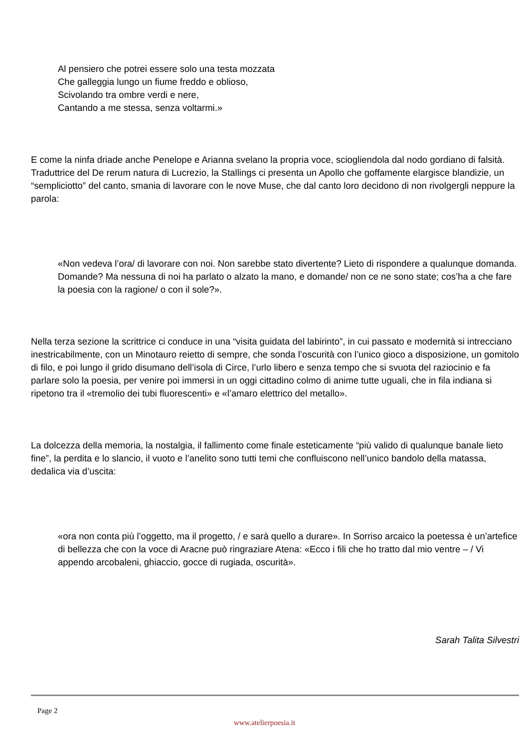Al pensiero che potrei essere solo una testa mozzata
Che galleggia lungo un fiume freddo e oblioso,
Scivolando tra ombre verdi e nere,
Cantando a me stessa, senza voltarmi.»
E come la ninfa driade anche Penelope e Arianna svelano la propria voce, sciogliendola dal nodo gordiano di falsità. Traduttrice del De rerum natura di Lucrezio, la Stallings ci presenta un Apollo che goffamente elargisce blandizie, un “sempliciotto” del canto, smania di lavorare con le nove Muse, che dal canto loro decidono di non rivolgergli neppure la parola:
«Non vedeva l’ora/ di lavorare con noi. Non sarebbe stato divertente? Lieto di rispondere a qualunque domanda. Domande? Ma nessuna di noi ha parlato o alzato la mano, e domande/ non ce ne sono state; cos’ha a che fare la poesia con la ragione/ o con il sole?».
Nella terza sezione la scrittrice ci conduce in una “visita guidata del labirinto”, in cui passato e modernità si intrecciano inestricabilmente, con un Minotauro reietto di sempre, che sonda l’oscurità con l’unico gioco a disposizione, un gomitolo di filo, e poi lungo il grido disumano dell’isola di Circe, l’urlo libero e senza tempo che si svuota del raziocinio e fa parlare solo la poesia, per venire poi immersi in un oggi cittadino colmo di anime tutte uguali, che in fila indiana si ripetono tra il «tremolio dei tubi fluorescenti» e «l’amaro elettrico del metallo».
La dolcezza della memoria, la nostalgia, il fallimento come finale esteticamente “più valido di qualunque banale lieto fine”, la perdita e lo slancio, il vuoto e l’anelito sono tutti temi che confluiscono nell’unico bandolo della matassa, dedalica via d’uscita:
«ora non conta più l’oggetto, ma il progetto, / e sarà quello a durare». In Sorriso arcaico la poetessa è un’artefice di bellezza che con la voce di Aracne può ringraziare Atena: «Ecco i fili che ho tratto dal mio ventre – / Vi appendo arcobaleni, ghiaccio, gocce di rugiada, oscurità».
Sarah Talita Silvestri
Page 2
www.atelierpoesia.it